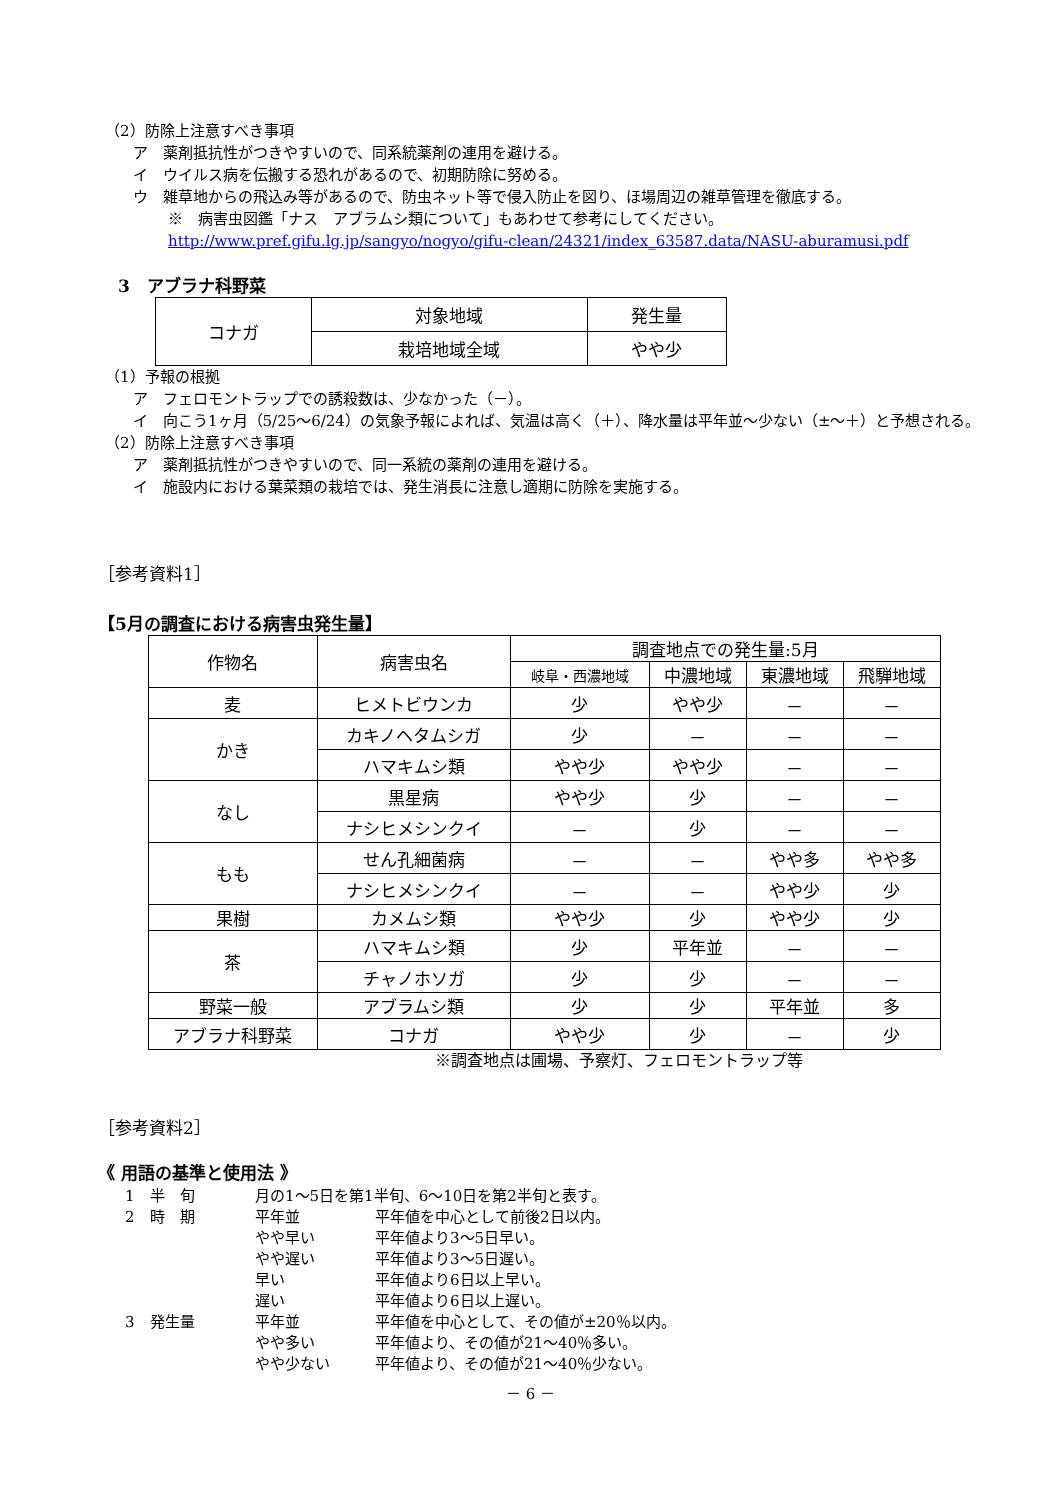（2）防除上注意すべき事項
ア　薬剤抵抗性がつきやすいので、同系統薬剤の連用を避ける。
イ　ウイルス病を伝搬する恐れがあるので、初期防除に努める。
ウ　雑草地からの飛込み等があるので、防虫ネット等で侵入防止を図り、ほ場周辺の雑草管理を徹底する。
※　病害虫図鑑「ナス　アブラムシ類について」もあわせて参考にしてください。
http://www.pref.gifu.lg.jp/sangyo/nogyo/gifu-clean/24321/index_63587.data/NASU-aburamusi.pdf
3　アブラナ科野菜
| コナガ | 対象地域 | 発生量 |
| | 栽培地域全域 | やや少 |
（1）予報の根拠
ア　フェロモントラップでの誘殺数は、少なかった（－）。
イ　向こう1ヶ月（5/25～6/24）の気象予報によれば、気温は高く（＋）、降水量は平年並～少ない（±～＋）と予想される。
（2）防除上注意すべき事項
ア　薬剤抵抗性がつきやすいので、同一系統の薬剤の連用を避ける。
イ　施設内における葉菜類の栽培では、発生消長に注意し適期に防除を実施する。
［参考資料1］
【5月の調査における病害虫発生量】
| 作物名 | 病害虫名 | 調査地点での発生量:5月 | | | |
| --- | --- | --- | --- | --- | --- |
| | | 岐阜・西濃地域 | 中濃地域 | 東濃地域 | 飛騨地域 |
| 麦 | ヒメトビウンカ | 少 | やや少 | － | － |
| かき | カキノヘタムシガ | 少 | － | － | － |
| | ハマキムシ類 | やや少 | やや少 | － | － |
| なし | 黒星病 | やや少 | 少 | － | － |
| | ナシヒメシンクイ | － | 少 | － | － |
| もも | せん孔細菌病 | － | － | やや多 | やや多 |
| | ナシヒメシンクイ | － | － | やや少 | 少 |
| 果樹 | カメムシ類 | やや少 | 少 | やや少 | 少 |
| 茶 | ハマキムシ類 | 少 | 平年並 | － | － |
| | チャノホソガ | 少 | 少 | － | － |
| 野菜一般 | アブラムシ類 | 少 | 少 | 平年並 | 多 |
| アブラナ科野菜 | コナガ | やや少 | 少 | － | 少 |
※調査地点は圃場、予察灯、フェロモントラップ等
［参考資料2］
《 用語の基準と使用法 》
| 1 半 旬 | 月の1～5日を第1半旬、6～10日を第2半旬と表す。 | |
| 2 時 期 | 平年並 | 平年値を中心として前後2日以内。 |
| | やや早い | 平年値より3～5日早い。 |
| | やや遅い | 平年値より3～5日遅い。 |
| | 早い | 平年値より6日以上早い。 |
| | 遅い | 平年値より6日以上遅い。 |
| 3 発生量 | 平年並 | 平年値を中心として、その値が±20％以内。 |
| | やや多い | 平年値より、その値が21～40％多い。 |
| | やや少ない | 平年値より、その値が21～40％少ない。 |
－ 6 －